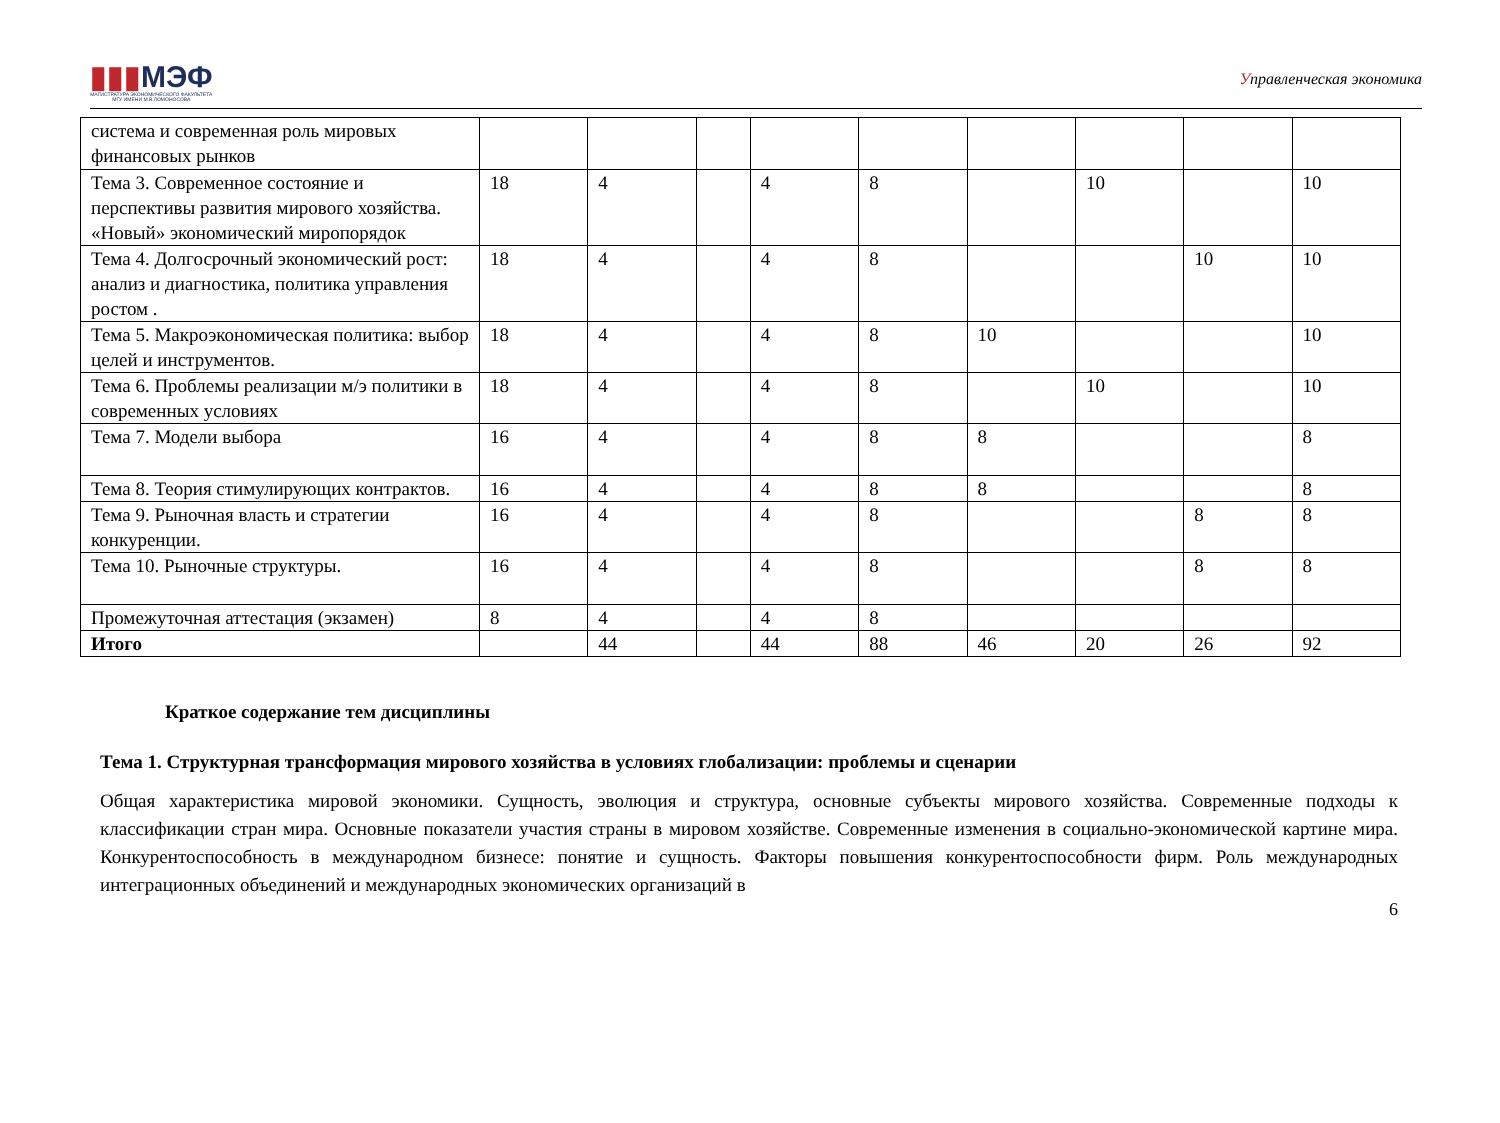▮▮▮МЭФ
МАГИСТРАТУРА ЭКОНОМИЧЕСКОГО ФАКУЛЬТЕТА
МГУ ИМЕНИ М.В.ЛОМОНОСОВА
Управленческая экономика
| система и современная роль мировых финансовых рынков | | | | | | | | | |
| Тема 3. Современное состояние и перспективы развития мирового хозяйства. «Новый» экономический миропорядок | 18 | 4 | | 4 | 8 | | 10 | | 10 |
| Тема 4. Долгосрочный экономический рост: анализ и диагностика, политика управления ростом . | 18 | 4 | | 4 | 8 | | | 10 | 10 |
| Тема 5. Макроэкономическая политика: выбор целей и инструментов. | 18 | 4 | | 4 | 8 | 10 | | | 10 |
| Тема 6. Проблемы реализации м/э политики в современных условиях | 18 | 4 | | 4 | 8 | | 10 | | 10 |
| Тема 7. Модели выбора | 16 | 4 | | 4 | 8 | 8 | | | 8 |
| Тема 8. Теория стимулирующих контрактов. | 16 | 4 | | 4 | 8 | 8 | | | 8 |
| Тема 9. Рыночная власть и стратегии конкуренции. | 16 | 4 | | 4 | 8 | | | 8 | 8 |
| Тема 10. Рыночные структуры. | 16 | 4 | | 4 | 8 | | | 8 | 8 |
| Промежуточная аттестация (экзамен) | 8 | 4 | | 4 | 8 | | | | |
| Итого | | 44 | | 44 | 88 | 46 | 20 | 26 | 92 |
Краткое содержание тем дисциплины
Тема 1. Структурная трансформация мирового хозяйства в условиях глобализации: проблемы и сценарии
Общая характеристика мировой экономики. Сущность, эволюция и структура, основные субъекты мирового хозяйства. Современные подходы к классификации стран мира. Основные показатели участия страны в мировом хозяйстве. Современные изменения в социально-экономической картине мира. Конкурентоспособность в международном бизнесе: понятие и сущность. Факторы повышения конкурентоспособности фирм. Роль международных интеграционных объединений и международных экономических организаций в
6